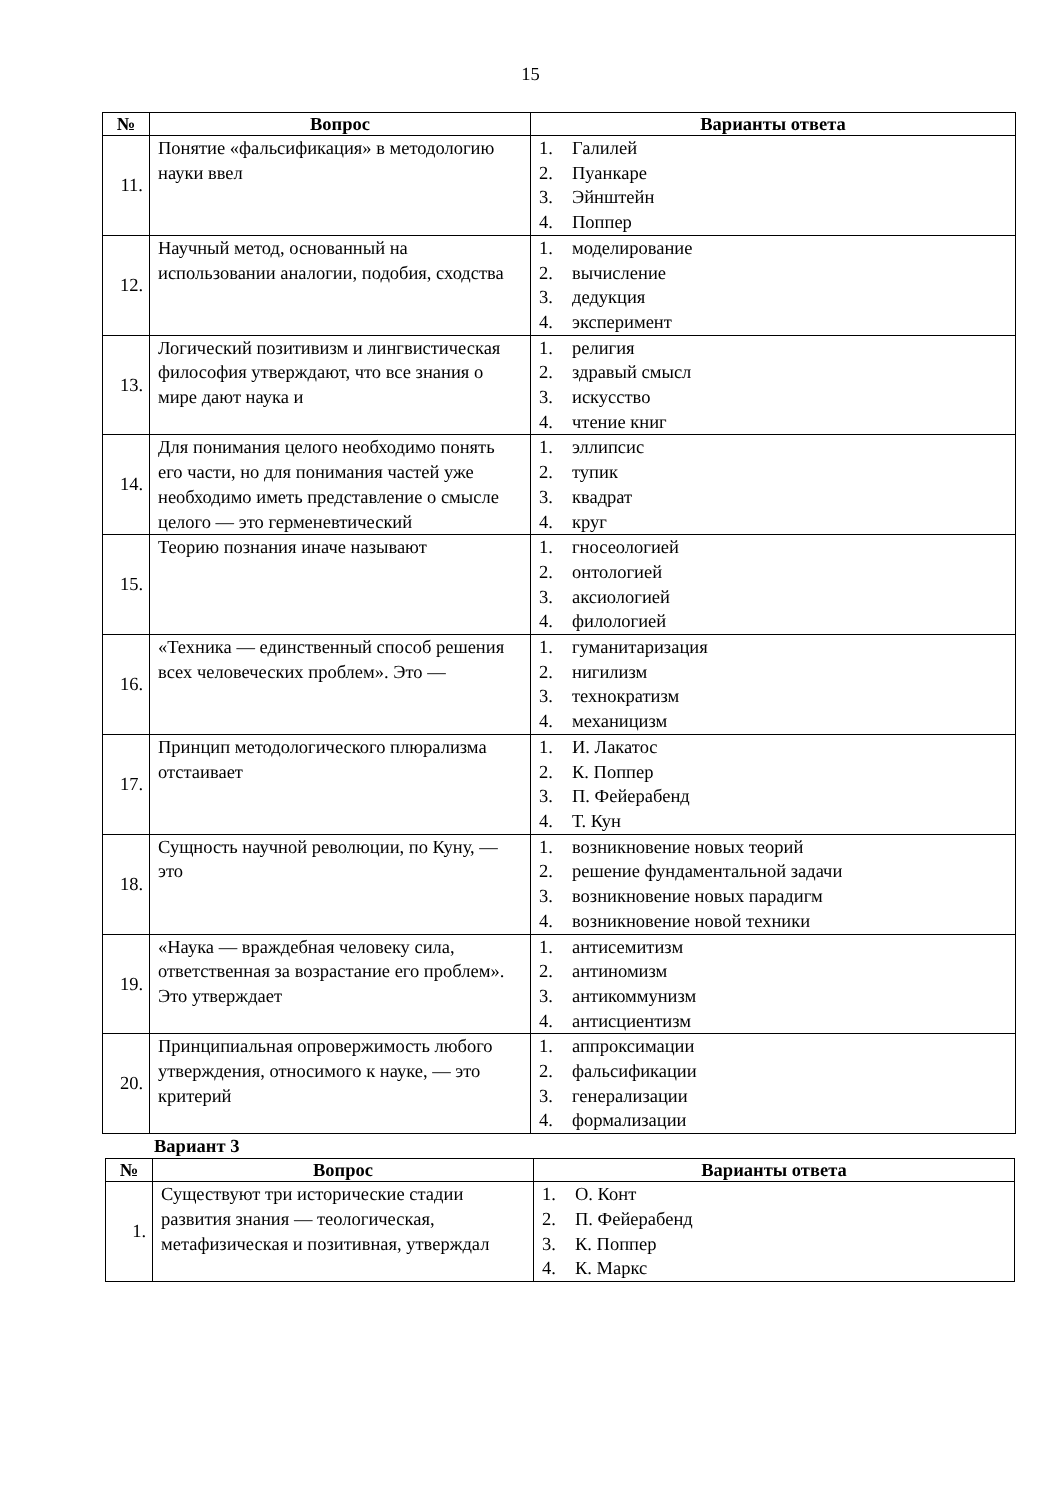15
| № | Вопрос | Варианты ответа |
| --- | --- | --- |
| 11. | Понятие «фальсификация» в методологию науки ввел | 1. Галилей 2. Пуанкаре 3. Эйнштейн 4. Поппер |
| 12. | Научный метод, основанный на использовании аналогии, подобия, сходства | 1. моделирование 2. вычисление 3. дедукция 4. эксперимент |
| 13. | Логический позитивизм и лингвистическая философия утверждают, что все знания о мире дают наука и | 1. религия 2. здравый смысл 3. искусство 4. чтение книг |
| 14. | Для понимания целого необходимо понять его части, но для понимания частей уже необходимо иметь представление о смысле целого — это герменевтический | 1. эллипсис 2. тупик 3. квадрат 4. круг |
| 15. | Теорию познания иначе называют | 1. гносеологией 2. онтологией 3. аксиологией 4. филологией |
| 16. | «Техника — единственный способ решения всех человеческих проблем». Это — | 1. гуманитаризация 2. нигилизм 3. технократизм 4. механицизм |
| 17. | Принцип методологического плюрализма отстаивает | 1. И. Лакатос 2. К. Поппер 3. П. Фейерабенд 4. Т. Кун |
| 18. | Сущность научной революции, по Куну, — это | 1. возникновение новых теорий 2. решение фундаментальной задачи 3. возникновение новых парадигм 4. возникновение новой техники |
| 19. | «Наука — враждебная человеку сила, ответственная за возрастание его проблем». Это утверждает | 1. антисемитизм 2. антиномизм 3. антикоммунизм 4. антисциентизм |
| 20. | Принципиальная опровержимость любого утверждения, относимого к науке, — это критерий | 1. аппроксимации 2. фальсификации 3. генерализации 4. формализации |
Вариант 3
| № | Вопрос | Варианты ответа |
| --- | --- | --- |
| 1. | Существуют три исторические стадии развития знания — теологическая, метафизическая и позитивная, утверждал | 1. О. Конт 2. П. Фейерабенд 3. К. Поппер 4. К. Маркс |